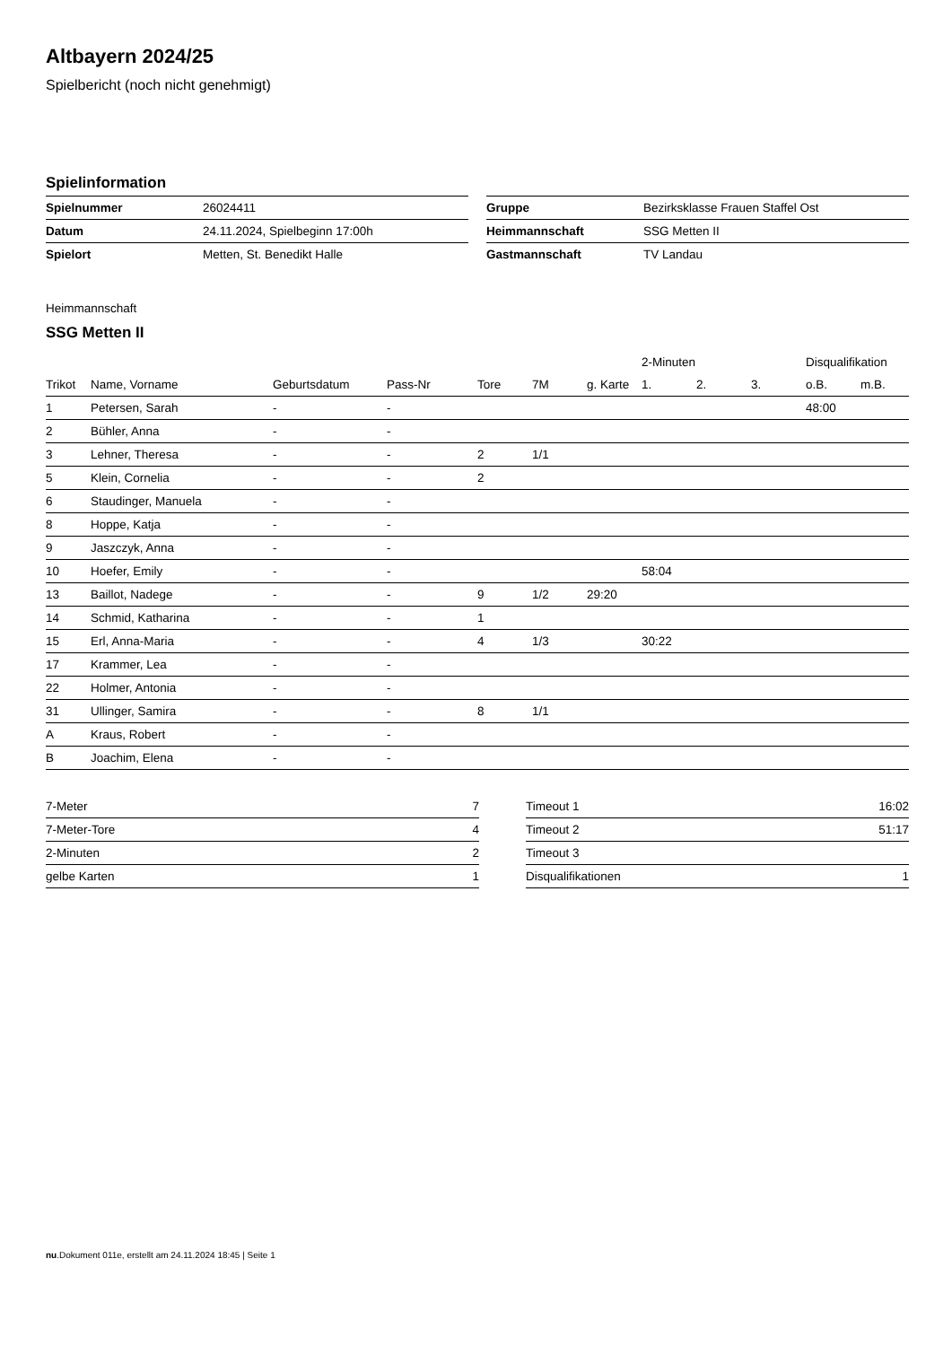Altbayern 2024/25
Spielbericht (noch nicht genehmigt)
Spielinformation
| Spielnummer | 26024411 |
| Datum | 24.11.2024, Spielbeginn 17:00h |
| Spielort | Metten, St. Benedikt Halle |
| Gruppe | Bezirksklasse Frauen Staffel Ost |
| Heimmannschaft | SSG Metten II |
| Gastmannschaft | TV Landau |
Heimmannschaft
SSG Metten II
| | | | | | | | 2-Minuten | | | Disqualifikation | |
| --- | --- | --- | --- | --- | --- | --- | --- | --- | --- | --- | --- |
| Trikot | Name, Vorname | Geburtsdatum | Pass-Nr | Tore | 7M | g. Karte | 1. | 2. | 3. | o.B. | m.B. |
| 1 | Petersen, Sarah | - | - | | | | | | | 48:00 | |
| 2 | Bühler, Anna | - | - | | | | | | | | |
| 3 | Lehner, Theresa | - | - | 2 | 1/1 | | | | | | |
| 5 | Klein, Cornelia | - | - | 2 | | | | | | | |
| 6 | Staudinger, Manuela | - | - | | | | | | | | |
| 8 | Hoppe, Katja | - | - | | | | | | | | |
| 9 | Jaszczyk, Anna | - | - | | | | | | | | |
| 10 | Hoefer, Emily | - | - | | | | 58:04 | | | | |
| 13 | Baillot, Nadege | - | - | 9 | 1/2 | 29:20 | | | | | |
| 14 | Schmid, Katharina | - | - | 1 | | | | | | | |
| 15 | Erl, Anna-Maria | - | - | 4 | 1/3 | | 30:22 | | | | |
| 17 | Krammer, Lea | - | - | | | | | | | | |
| 22 | Holmer, Antonia | - | - | | | | | | | | |
| 31 | Ullinger, Samira | - | - | 8 | 1/1 | | | | | | |
| A | Kraus, Robert | - | - | | | | | | | | |
| B | Joachim, Elena | - | - | | | | | | | | |
| 7-Meter | 7 |
| 7-Meter-Tore | 4 |
| 2-Minuten | 2 |
| gelbe Karten | 1 |
| Timeout 1 | 16:02 |
| Timeout 2 | 51:17 |
| Timeout 3 | |
| Disqualifikationen | 1 |
nu.Dokument 011e, erstellt am 24.11.2024 18:45 | Seite 1